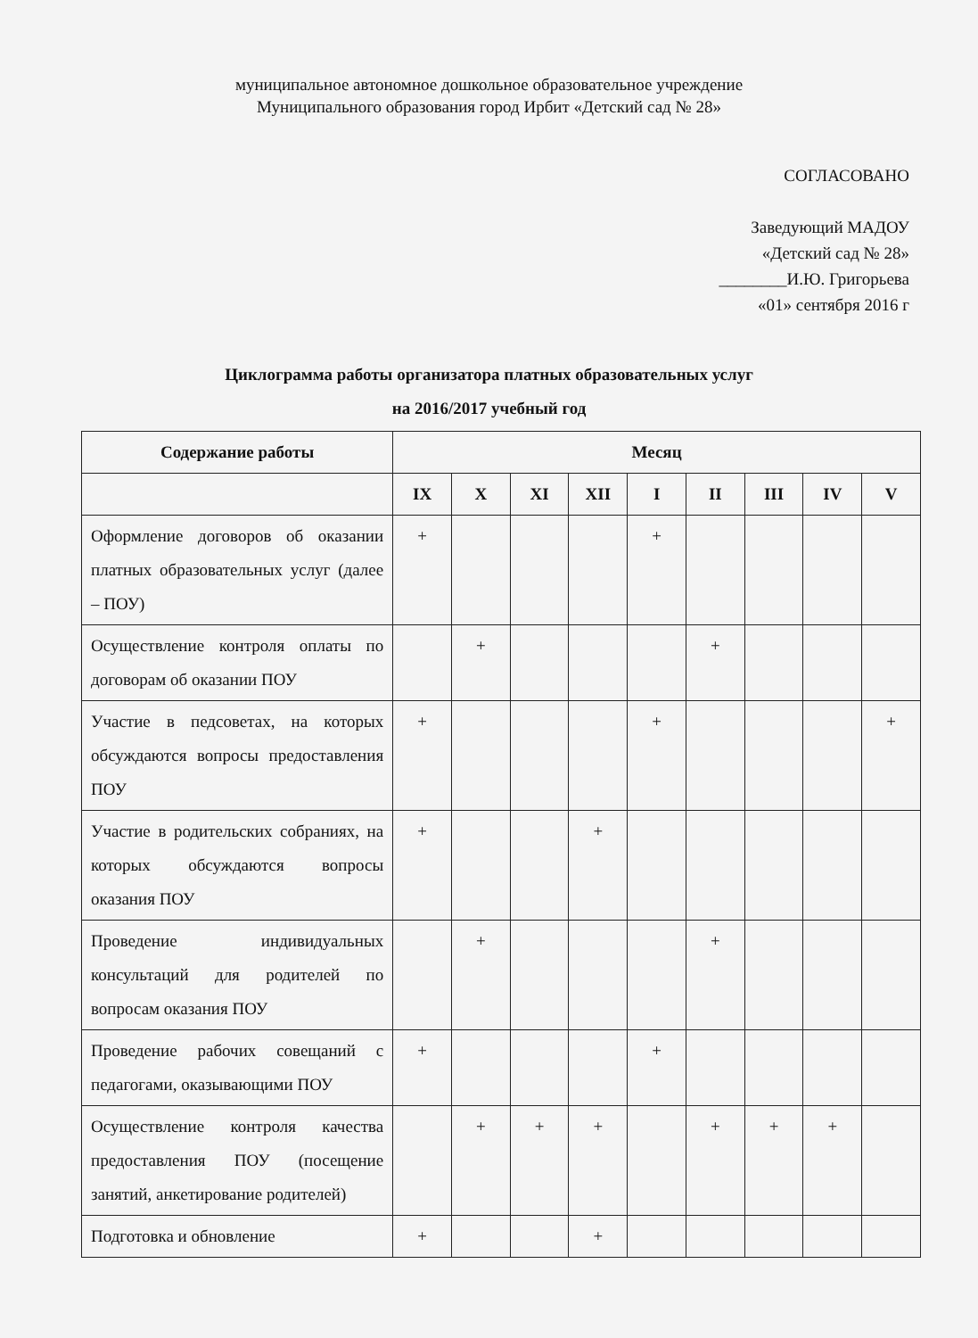муниципальное автономное дошкольное образовательное учреждение
Муниципального образования город Ирбит «Детский сад № 28»
СОГЛАСОВАНО
Заведующий МАДОУ
«Детский сад № 28»
________И.Ю. Григорьева
«01» сентября 2016 г
Циклограмма работы организатора платных образовательных услуг
на 2016/2017 учебный год
| Содержание работы | Месяц | | | | | | | | |
| --- | --- | --- | --- | --- | --- | --- | --- | --- | --- |
| | IX | X | XI | XII | I | II | III | IV | V |
| Оформление договоров об оказании платных образовательных услуг (далее – ПОУ) | + | | | | + | | | | |
| Осуществление контроля оплаты по договорам об оказании ПОУ | | + | | | | + | | | |
| Участие в педсоветах, на которых обсуждаются вопросы предоставления ПОУ | + | | | | + | | | | + |
| Участие в родительских собраниях, на которых обсуждаются вопросы оказания ПОУ | + | | | + | | | | | |
| Проведение индивидуальных консультаций для родителей по вопросам оказания ПОУ | | + | | | | + | | | |
| Проведение рабочих совещаний с педагогами, оказывающими ПОУ | + | | | | + | | | | |
| Осуществление контроля качества предоставления ПОУ (посещение занятий, анкетирование родителей) | | + | + | + | | + | + | + | |
| Подготовка и обновление | + | | | + | | | | | |